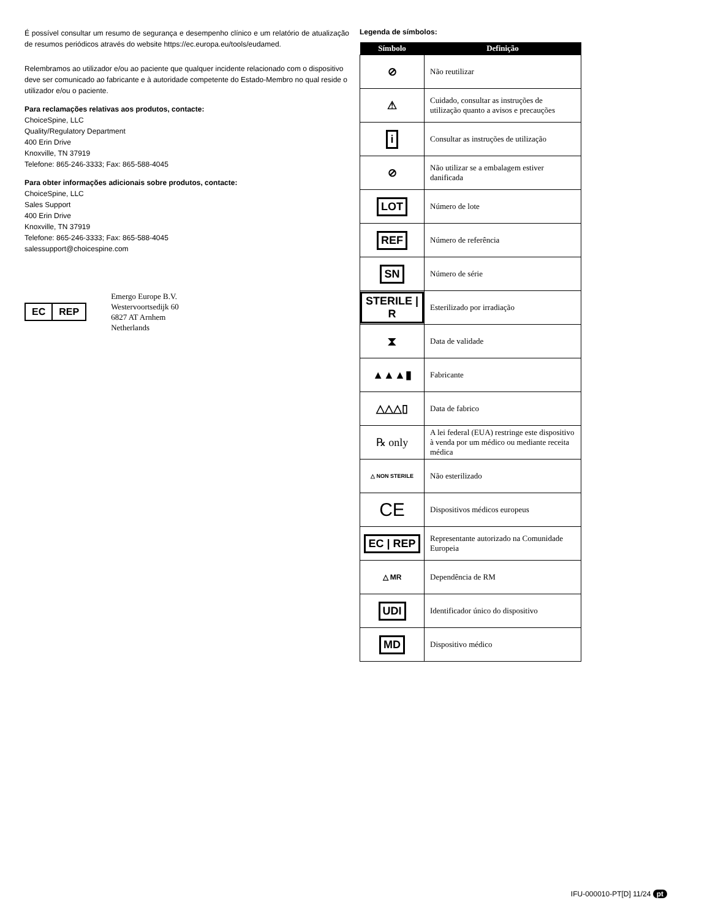É possível consultar um resumo de segurança e desempenho clínico e um relatório de atualização de resumos periódicos através do website https://ec.europa.eu/tools/eudamed.
Relembramos ao utilizador e/ou ao paciente que qualquer incidente relacionado com o dispositivo deve ser comunicado ao fabricante e à autoridade competente do Estado-Membro no qual reside o utilizador e/ou o paciente.
Para reclamações relativas aos produtos, contacte:
ChoiceSpine, LLC
Quality/Regulatory Department
400 Erin Drive
Knoxville, TN 37919
Telefone: 865-246-3333; Fax: 865-588-4045
Para obter informações adicionais sobre produtos, contacte:
ChoiceSpine, LLC
Sales Support
400 Erin Drive
Knoxville, TN 37919
Telefone: 865-246-3333; Fax: 865-588-4045
salessupport@choicespine.com
EC REP
Emergo Europe B.V.
Westervoortsedijk 60
6827 AT Arnhem
Netherlands
Legenda de símbolos:
| Símbolo | Definição |
| --- | --- |
| ⊘ | Não reutilizar |
| ⚠ | Cuidado, consultar as instruções de utilização quanto a avisos e precauções |
| i | Consultar as instruções de utilização |
| ⊘ | Não utilizar se a embalagem estiver danificada |
| LOT | Número de lote |
| REF | Número de referência |
| SN | Número de série |
| STERILE / R | Esterilizado por irradiação |
| ⧗ | Data de validade |
| ▲▲▲▮ | Fabricante |
| △△△▯ | Data de fabrico |
| ℞ only | A lei federal (EUA) restringe este dispositivo à venda por um médico ou mediante receita médica |
| △ NON STERILE | Não esterilizado |
| CE | Dispositivos médicos europeus |
| EC / REP | Representante autorizado na Comunidade Europeia |
| △ MR | Dependência de RM |
| UDI | Identificador único do dispositivo |
| MD | Dispositivo médico |
IFU-000010-PT[D] 11/24 pt